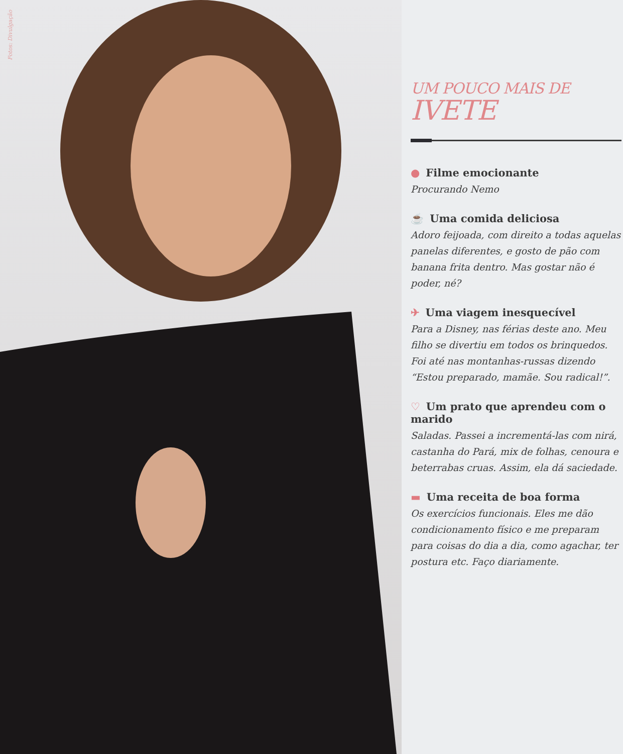Fotos: Divulgação
UM POUCO MAIS DE
IVETE
● Filme emocionante
Procurando Nemo
☕ Uma comida deliciosa
Adoro feijoada, com direito a todas aquelas panelas diferentes, e gosto de pão com banana frita dentro. Mas gostar não é poder, né?
✈ Uma viagem inesquecível
Para a Disney, nas férias deste ano. Meu filho se divertiu em todos os brinquedos. Foi até nas montanhas-russas dizendo “Estou preparado, mamãe. Sou radical!”.
♡ Um prato que aprendeu com o marido
Saladas. Passei a incrementá-las com nirá, castanha do Pará, mix de folhas, cenoura e beterrabas cruas. Assim, ela dá saciedade.
▬ Uma receita de boa forma
Os exercícios funcionais. Eles me dão condicionamento físico e me preparam para coisas do dia a dia, como agachar, ter postura etc. Faço diariamente.